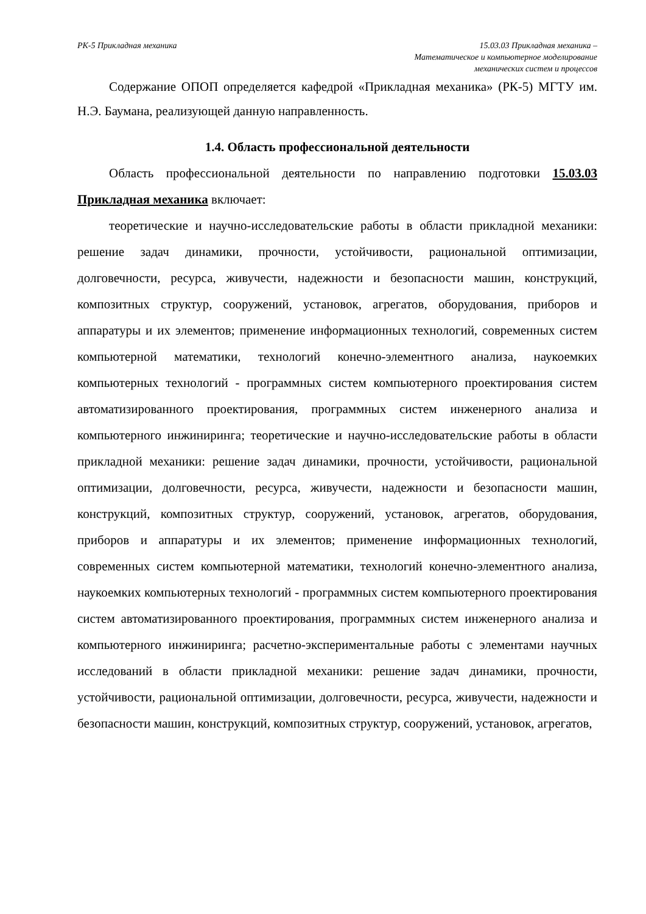РК-5 Прикладная механика 15.03.03 Прикладная механика –
Математическое и компьютерное моделирование
механических систем и процессов
Содержание ОПОП определяется кафедрой «Прикладная механика» (РК-5) МГТУ им. Н.Э. Баумана, реализующей данную направленность.
1.4. Область профессиональной деятельности
Область профессиональной деятельности по направлению подготовки 15.03.03 Прикладная механика включает:
теоретические и научно-исследовательские работы в области прикладной механики: решение задач динамики, прочности, устойчивости, рациональной оптимизации, долговечности, ресурса, живучести, надежности и безопасности машин, конструкций, композитных структур, сооружений, установок, агрегатов, оборудования, приборов и аппаратуры и их элементов; применение информационных технологий, современных систем компьютерной математики, технологий конечно-элементного анализа, наукоемких компьютерных технологий - программных систем компьютерного проектирования систем автоматизированного проектирования, программных систем инженерного анализа и компьютерного инжиниринга; теоретические и научно-исследовательские работы в области прикладной механики: решение задач динамики, прочности, устойчивости, рациональной оптимизации, долговечности, ресурса, живучести, надежности и безопасности машин, конструкций, композитных структур, сооружений, установок, агрегатов, оборудования, приборов и аппаратуры и их элементов; применение информационных технологий, современных систем компьютерной математики, технологий конечно-элементного анализа, наукоемких компьютерных технологий - программных систем компьютерного проектирования систем автоматизированного проектирования, программных систем инженерного анализа и компьютерного инжиниринга; расчетно-экспериментальные работы с элементами научных исследований в области прикладной механики: решение задач динамики, прочности, устойчивости, рациональной оптимизации, долговечности, ресурса, живучести, надежности и безопасности машин, конструкций, композитных структур, сооружений, установок, агрегатов,